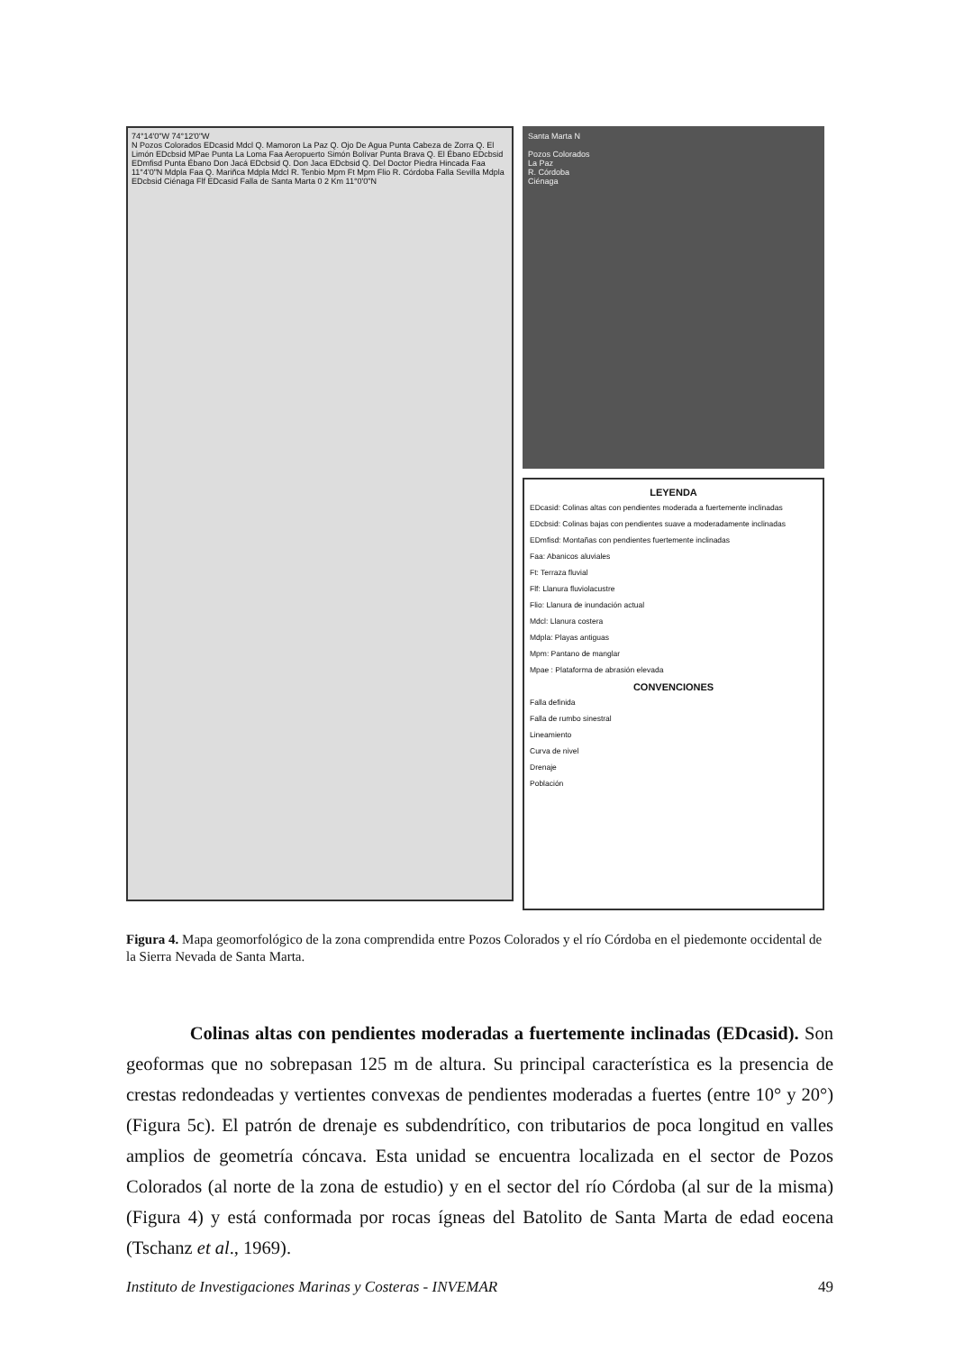74°14'0"W 74°12'0"W
N Pozos Colorados EDcasid Mdcl Q. Mamoron La Paz Q. Ojo De Agua Punta Cabeza de Zorra Q. El Limón EDcbsid MPae Punta La Loma Faa Aeropuerto Simón Bolívar Punta Brava Q. El Ébano EDcbsid EDmfisd Punta Ébano Don Jacá EDcbsid Q. Don Jaca EDcbsid Q. Del Doctor Piedra Hincada Faa 11°4'0"N Mdpla Faa Q. Mariñca Mdpla Mdcl R. Tenbio Mpm Ft Mpm Flio R. Córdoba Falla Sevilla Mdpla EDcbsid Ciénaga Flf EDcasid Falla de Santa Marta 0 2 Km 11°0'0"N
Santa Marta N
Pozos Colorados
La Paz
R. Córdoba
Ciénaga
LEYENDA
EDcasid: Colinas altas con pendientes moderada a fuertemente inclinadas
EDcbsid: Colinas bajas con pendientes suave a moderadamente inclinadas
EDmfisd: Montañas con pendientes fuertemente inclinadas
Faa: Abanicos aluviales
Ft: Terraza fluvial
Flf: Llanura fluviolacustre
Flio: Llanura de inundación actual
Mdcl: Llanura costera
Mdpla: Playas antiguas
Mpm: Pantano de manglar
Mpae : Plataforma de abrasión elevada
CONVENCIONES
Falla definida
Falla de rumbo sinestral
Lineamiento
Curva de nivel
Drenaje
Población
Figura 4. Mapa geomorfológico de la zona comprendida entre Pozos Colorados y el río Córdoba en el piedemonte occidental de la Sierra Nevada de Santa Marta.
Colinas altas con pendientes moderadas a fuertemente inclinadas (EDcasid). Son geoformas que no sobrepasan 125 m de altura. Su principal característica es la presencia de crestas redondeadas y vertientes convexas de pendientes moderadas a fuertes (entre 10° y 20°) (Figura 5c). El patrón de drenaje es subdendrítico, con tributarios de poca longitud en valles amplios de geometría cóncava. Esta unidad se encuentra localizada en el sector de Pozos Colorados (al norte de la zona de estudio) y en el sector del río Córdoba (al sur de la misma) (Figura 4) y está conformada por rocas ígneas del Batolito de Santa Marta de edad eocena (Tschanz et al., 1969).
Instituto de Investigaciones Marinas y Costeras - INVEMAR 49